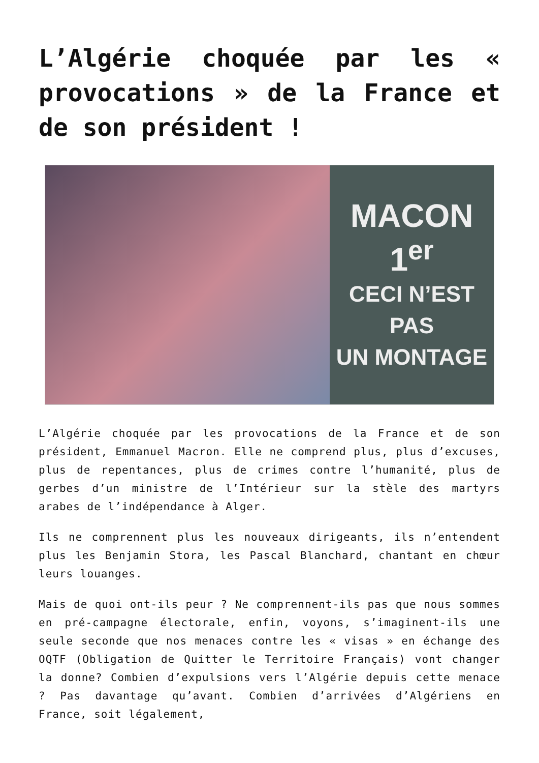L’Algérie choquée par les « provocations » de la France et de son président !
MACON 1<sup>er</sup>
CECI N’EST
PAS
UN MONTAGE
L’Algérie choquée par les provocations de la France et de son président, Emmanuel Macron. Elle ne comprend plus, plus d’excuses, plus de repentances, plus de crimes contre l’humanité, plus de gerbes d’un ministre de l’Intérieur sur la stèle des martyrs arabes de l’indépendance à Alger.
Ils ne comprennent plus les nouveaux dirigeants, ils n’entendent plus les Benjamin Stora, les Pascal Blanchard, chantant en chœur leurs louanges.
Mais de quoi ont-ils peur ? Ne comprennent-ils pas que nous sommes en pré-campagne électorale, enfin, voyons, s’imaginent-ils une seule seconde que nos menaces contre les « visas » en échange des OQTF (Obligation de Quitter le Territoire Français) vont changer la donne? Combien d’expulsions vers l’Algérie depuis cette menace ? Pas davantage qu’avant. Combien d’arrivées d’Algériens en France, soit légalement,